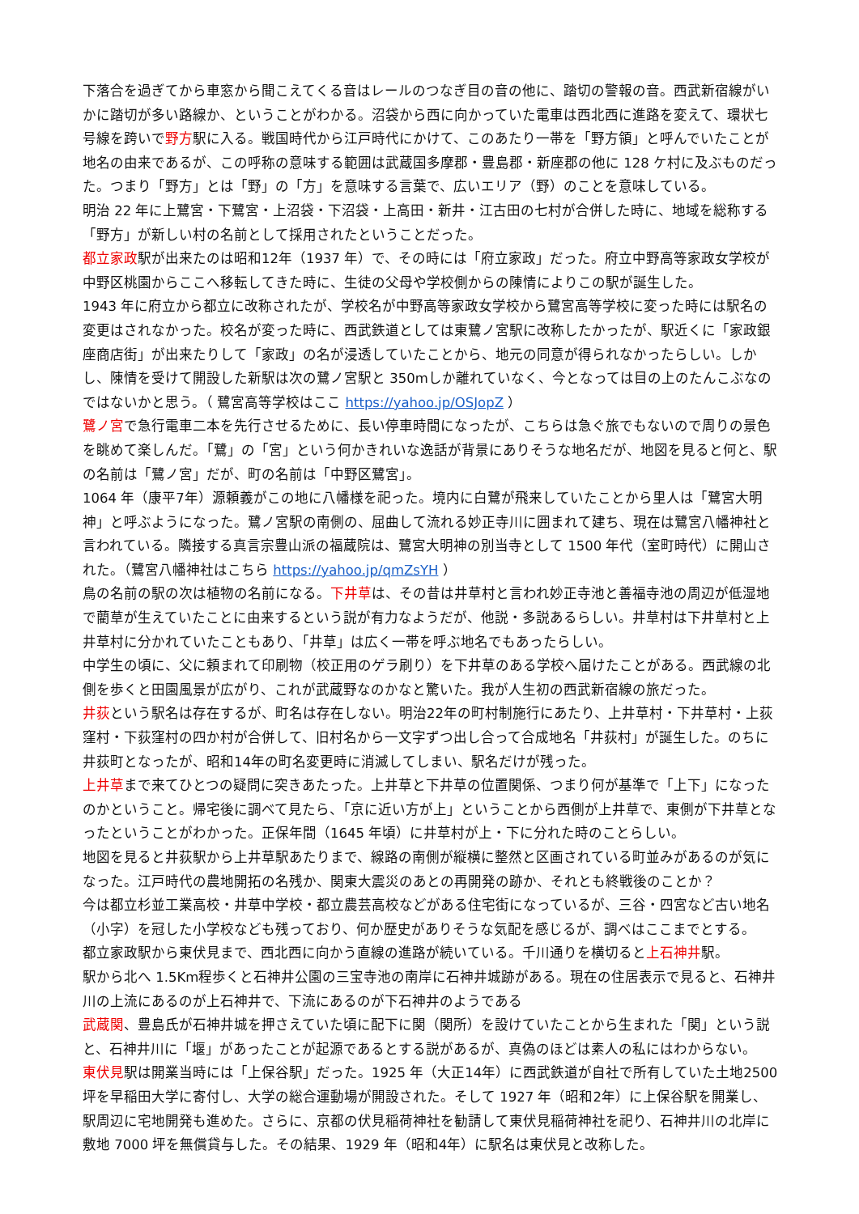下落合を過ぎてから車窓から聞こえてくる音はレールのつなぎ目の音の他に、踏切の警報の音。西武新宿線がいかに踏切が多い路線か、ということがわかる。沼袋から西に向かっていた電車は西北西に進路を変えて、環状七号線を跨いで野方駅に入る。戦国時代から江戸時代にかけて、このあたり一帯を「野方領」と呼んでいたことが地名の由来であるが、この呼称の意味する範囲は武蔵国多摩郡・豊島郡・新座郡の他に 128 ケ村に及ぶものだった。つまり「野方」とは「野」の「方」を意味する言葉で、広いエリア（野）のことを意味している。
明治 22 年に上鷺宮・下鷺宮・上沼袋・下沼袋・上高田・新井・江古田の七村が合併した時に、地域を総称する「野方」が新しい村の名前として採用されたということだった。
都立家政駅が出来たのは昭和12年（1937 年）で、その時には「府立家政」だった。府立中野高等家政女学校が中野区桃園からここへ移転してきた時に、生徒の父母や学校側からの陳情によりこの駅が誕生した。
1943 年に府立から都立に改称されたが、学校名が中野高等家政女学校から鷺宮高等学校に変った時には駅名の変更はされなかった。校名が変った時に、西武鉄道としては東鷺ノ宮駅に改称したかったが、駅近くに「家政銀座商店街」が出来たりして「家政」の名が浸透していたことから、地元の同意が得られなかったらしい。しかし、陳情を受けて開設した新駅は次の鷺ノ宮駅と 350mしか離れていなく、今となっては目の上のたんこぶなのではないかと思う。（ 鷺宮高等学校はここ https://yahoo.jp/OSJopZ ）
鷺ノ宮で急行電車二本を先行させるために、長い停車時間になったが、こちらは急ぐ旅でもないので周りの景色を眺めて楽しんだ。「鷺」の「宮」という何かきれいな逸話が背景にありそうな地名だが、地図を見ると何と、駅の名前は「鷺ノ宮」だが、町の名前は「中野区鷺宮」。
1064 年（康平7年）源頼義がこの地に八幡様を祀った。境内に白鷺が飛来していたことから里人は「鷺宮大明神」と呼ぶようになった。鷺ノ宮駅の南側の、屈曲して流れる妙正寺川に囲まれて建ち、現在は鷺宮八幡神社と言われている。隣接する真言宗豊山派の福蔵院は、鷺宮大明神の別当寺として 1500 年代（室町時代）に開山された。（鷺宮八幡神社はこちら https://yahoo.jp/qmZsYH ）
鳥の名前の駅の次は植物の名前になる。下井草は、その昔は井草村と言われ妙正寺池と善福寺池の周辺が低湿地で藺草が生えていたことに由来するという説が有力なようだが、他説・多説あるらしい。井草村は下井草村と上井草村に分かれていたこともあり、「井草」は広く一帯を呼ぶ地名でもあったらしい。
中学生の頃に、父に頼まれて印刷物（校正用のゲラ刷り）を下井草のある学校へ届けたことがある。西武線の北側を歩くと田園風景が広がり、これが武蔵野なのかなと驚いた。我が人生初の西武新宿線の旅だった。
井荻という駅名は存在するが、町名は存在しない。明治22年の町村制施行にあたり、上井草村・下井草村・上荻窪村・下荻窪村の四か村が合併して、旧村名から一文字ずつ出し合って合成地名「井荻村」が誕生した。のちに井荻町となったが、昭和14年の町名変更時に消滅してしまい、駅名だけが残った。
上井草まで来てひとつの疑問に突きあたった。上井草と下井草の位置関係、つまり何が基準で「上下」になったのかということ。帰宅後に調べて見たら、「京に近い方が上」ということから西側が上井草で、東側が下井草となったということがわかった。正保年間（1645 年頃）に井草村が上・下に分れた時のことらしい。
地図を見ると井荻駅から上井草駅あたりまで、線路の南側が縦横に整然と区画されている町並みがあるのが気になった。江戸時代の農地開拓の名残か、関東大震災のあとの再開発の跡か、それとも終戦後のことか？
今は都立杉並工業高校・井草中学校・都立農芸高校などがある住宅街になっているが、三谷・四宮など古い地名（小字）を冠した小学校なども残っており、何か歴史がありそうな気配を感じるが、調べはここまでとする。
都立家政駅から東伏見まで、西北西に向かう直線の進路が続いている。千川通りを横切ると上石神井駅。
駅から北へ 1.5Km程歩くと石神井公園の三宝寺池の南岸に石神井城跡がある。現在の住居表示で見ると、石神井川の上流にあるのが上石神井で、下流にあるのが下石神井のようである
武蔵関、豊島氏が石神井城を押さえていた頃に配下に関（関所）を設けていたことから生まれた「関」という説と、石神井川に「堰」があったことが起源であるとする説があるが、真偽のほどは素人の私にはわからない。
東伏見駅は開業当時には「上保谷駅」だった。1925 年（大正14年）に西武鉄道が自社で所有していた土地2500 坪を早稲田大学に寄付し、大学の総合運動場が開設された。そして 1927 年（昭和2年）に上保谷駅を開業し、駅周辺に宅地開発も進めた。さらに、京都の伏見稲荷神社を勧請して東伏見稲荷神社を祀り、石神井川の北岸に敷地 7000 坪を無償貸与した。その結果、1929 年（昭和4年）に駅名は東伏見と改称した。